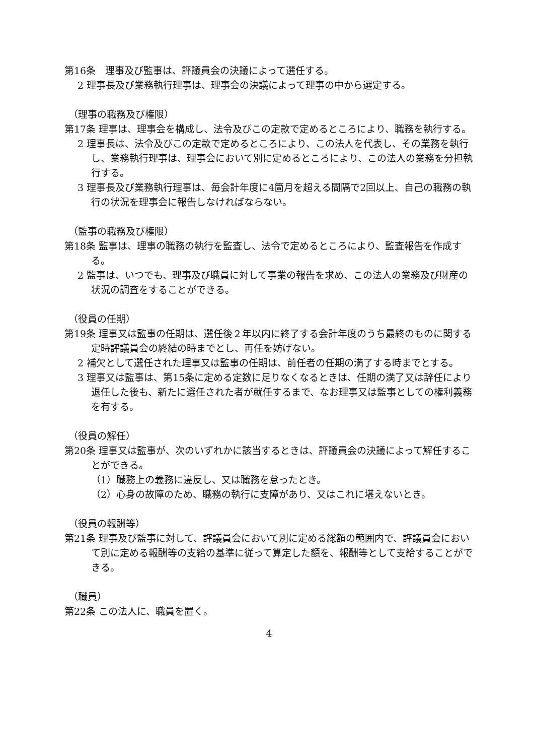第16条　理事及び監事は、評議員会の決議によって選任する。
2 理事長及び業務執行理事は、理事会の決議によって理事の中から選定する。
（理事の職務及び権限）
第17条 理事は、理事会を構成し、法令及びこの定款で定めるところにより、職務を執行する。
2 理事長は、法令及びこの定款で定めるところにより、この法人を代表し、その業務を執行し、業務執行理事は、理事会において別に定めるところにより、この法人の業務を分担執行する。
3 理事長及び業務執行理事は、毎会計年度に4箇月を超える間隔で2回以上、自己の職務の執行の状況を理事会に報告しなければならない。
（監事の職務及び権限）
第18条 監事は、理事の職務の執行を監査し、法令で定めるところにより、監査報告を作成する。
2 監事は、いつでも、理事及び職員に対して事業の報告を求め、この法人の業務及び財産の状況の調査をすることができる。
（役員の任期）
第19条 理事又は監事の任期は、選任後２年以内に終了する会計年度のうち最終のものに関する定時評議員会の終結の時までとし、再任を妨げない。
2 補欠として選任された理事又は監事の任期は、前任者の任期の満了する時までとする。
3 理事又は監事は、第15条に定める定数に足りなくなるときは、任期の満了又は辞任により退任した後も、新たに選任された者が就任するまで、なお理事又は監事としての権利義務を有する。
（役員の解任）
第20条 理事又は監事が、次のいずれかに該当するときは、評議員会の決議によって解任することができる。
（1）職務上の義務に違反し、又は職務を怠ったとき。
（2）心身の故障のため、職務の執行に支障があり、又はこれに堪えないとき。
（役員の報酬等）
第21条 理事及び監事に対して、評議員会において別に定める総額の範囲内で、評議員会において別に定める報酬等の支給の基準に従って算定した額を、報酬等として支給することができる。
（職員）
第22条 この法人に、職員を置く。
4